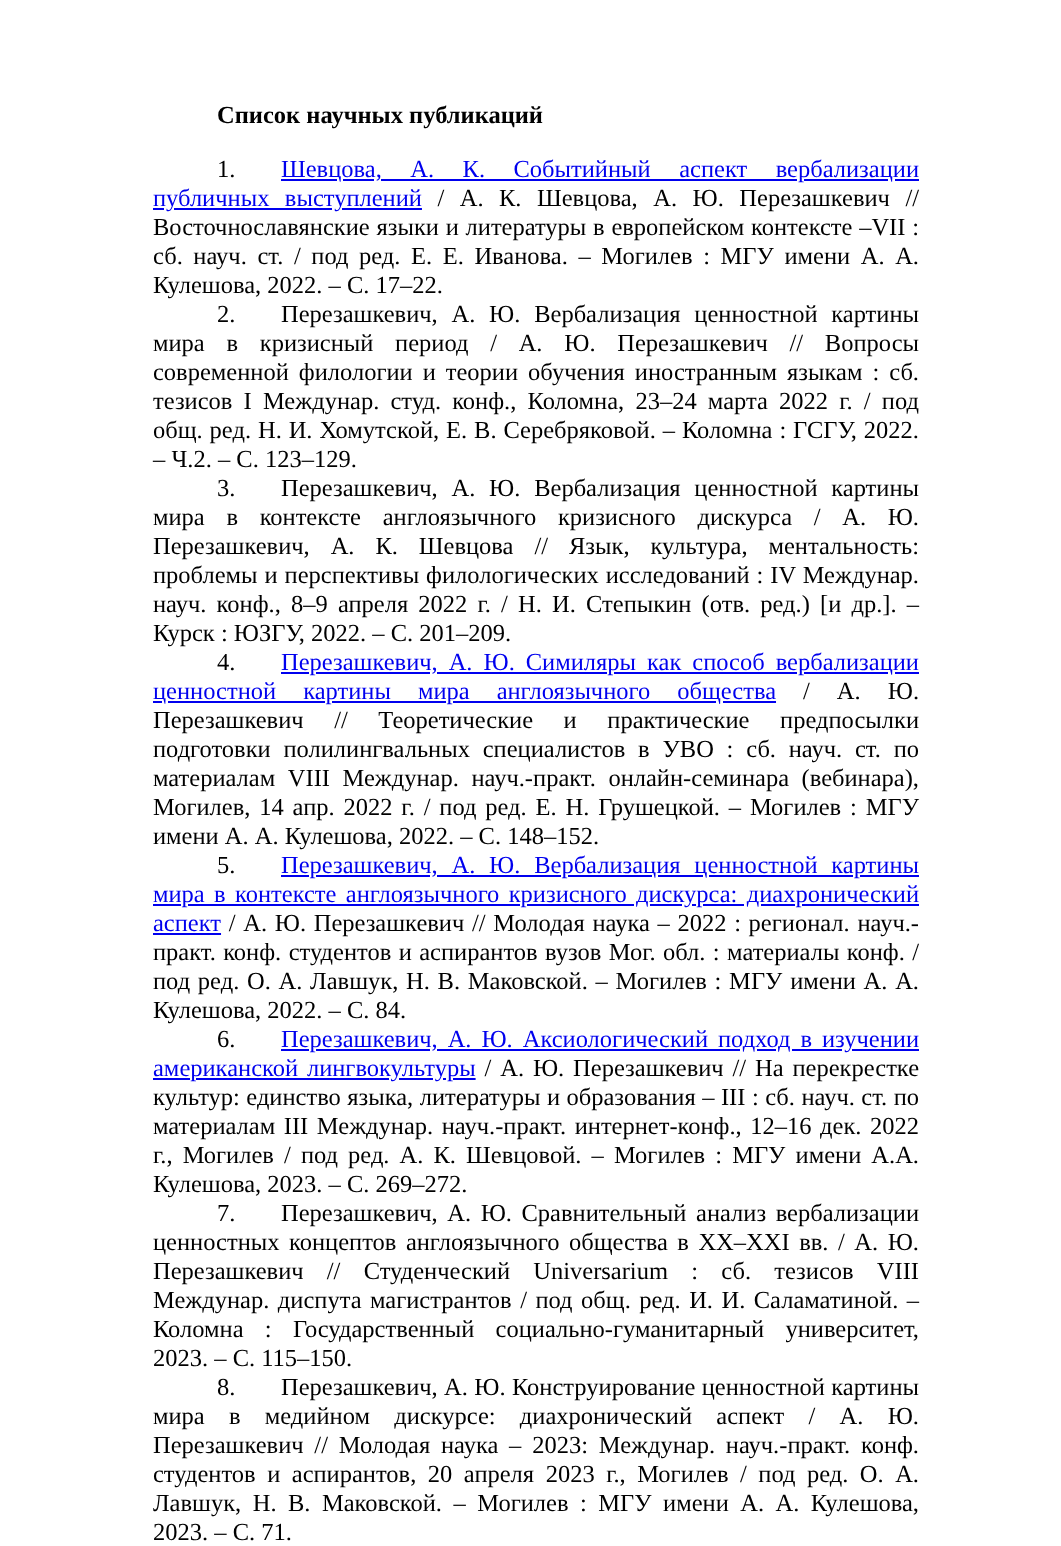Список научных публикаций
1. Шевцова, А. К. Событийный аспект вербализации публичных выступлений / А. К. Шевцова, А. Ю. Перезашкевич // Восточнославянские языки и литературы в европейском контексте –VII : сб. науч. ст. / под ред. Е. Е. Иванова. – Могилев : МГУ имени А. А. Кулешова, 2022. – С. 17–22.
2. Перезашкевич, А. Ю. Вербализация ценностной картины мира в кризисный период / А. Ю. Перезашкевич // Вопросы современной филологии и теории обучения иностранным языкам : сб. тезисов I Междунар. студ. конф., Коломна, 23–24 марта 2022 г. / под общ. ред. Н. И. Хомутской, Е. В. Серебряковой. – Коломна : ГСГУ, 2022. – Ч.2. – С. 123–129.
3. Перезашкевич, А. Ю. Вербализация ценностной картины мира в контексте англоязычного кризисного дискурса / А. Ю. Перезашкевич, А. К. Шевцова // Язык, культура, ментальность: проблемы и перспективы филологических исследований : IV Междунар. науч. конф., 8–9 апреля 2022 г. / Н. И. Степыкин (отв. ред.) [и др.]. – Курск : ЮЗГУ, 2022. – С. 201–209.
4. Перезашкевич, А. Ю. Симиляры как способ вербализации ценностной картины мира англоязычного общества / А. Ю. Перезашкевич // Теоретические и практические предпосылки подготовки полилингвальных специалистов в УВО : сб. науч. ст. по материалам VIII Междунар. науч.-практ. онлайн-семинара (вебинара), Могилев, 14 апр. 2022 г. / под ред. Е. Н. Грушецкой. – Могилев : МГУ имени А. А. Кулешова, 2022. – С. 148–152.
5. Перезашкевич, А. Ю. Вербализация ценностной картины мира в контексте англоязычного кризисного дискурса: диахронический аспект / А. Ю. Перезашкевич // Молодая наука – 2022 : регионал. науч.-практ. конф. студентов и аспирантов вузов Мог. обл. : материалы конф. / под ред. О. А. Лавшук, Н. В. Маковской. – Могилев : МГУ имени А. А. Кулешова, 2022. – С. 84.
6. Перезашкевич, А. Ю. Аксиологический подход в изучении американской лингвокультуры / А. Ю. Перезашкевич // На перекрестке культур: единство языка, литературы и образования – III : сб. науч. ст. по материалам III Междунар. науч.-практ. интернет-конф., 12–16 дек. 2022 г., Могилев / под ред. А. К. Шевцовой. – Могилев : МГУ имени А.А. Кулешова, 2023. – С. 269–272.
7. Перезашкевич, А. Ю. Сравнительный анализ вербализации ценностных концептов англоязычного общества в XX–XXI вв. / А. Ю. Перезашкевич // Студенческий Universarium : сб. тезисов VIII Междунар. диспута магистрантов / под общ. ред. И. И. Саламатиной. – Коломна : Государственный социально-гуманитарный университет, 2023. – С. 115–150.
8. Перезашкевич, А. Ю. Конструирование ценностной картины мира в медийном дискурсе: диахронический аспект / А. Ю. Перезашкевич // Молодая наука – 2023: Междунар. науч.-практ. конф. студентов и аспирантов, 20 апреля 2023 г., Могилев / под ред. О. А. Лавшук, Н. В. Маковской. – Могилев : МГУ имени А. А. Кулешова, 2023. – С. 71.